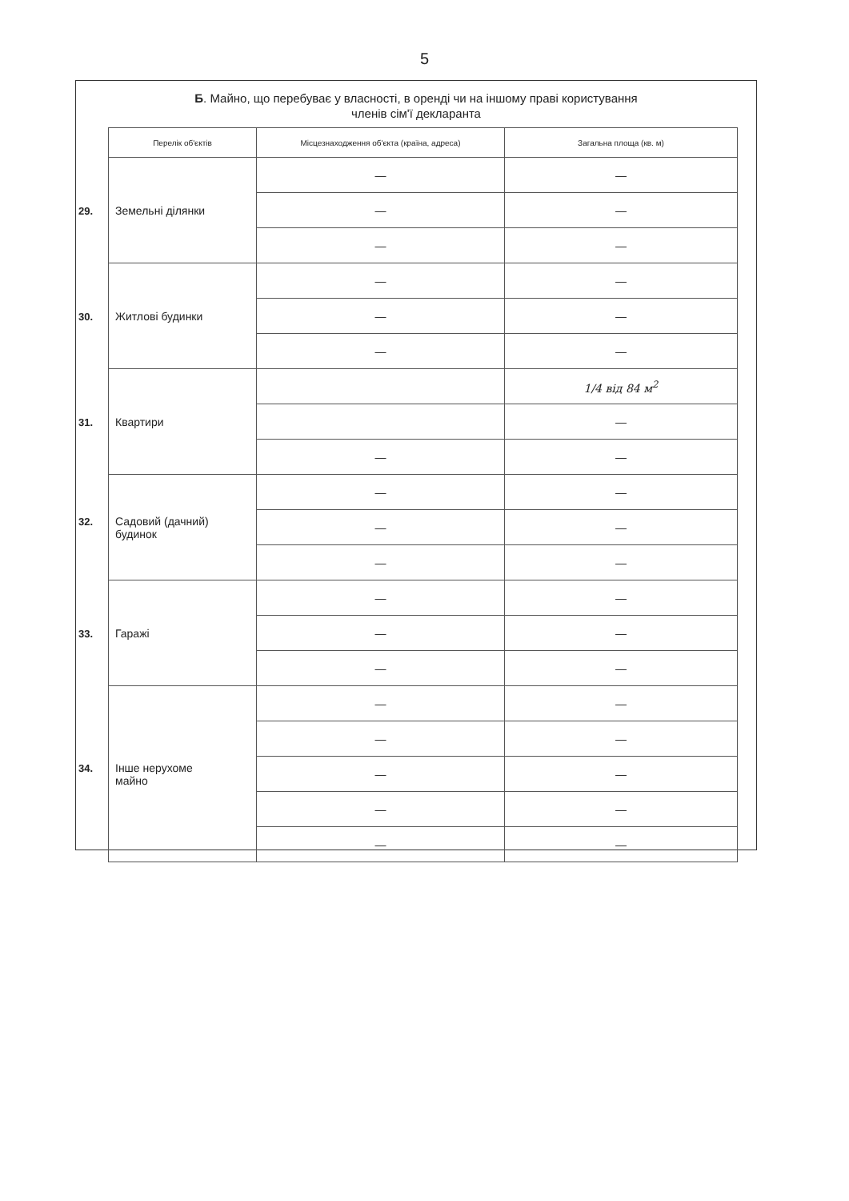5
Б. Майно, що перебуває у власності, в оренді чи на іншому праві користування
членів сім'ї декларанта
| Перелік об'єктів | Місцезнаходження об'єкта (країна, адреса) | Загальна площа (кв. м) |
| --- | --- | --- |
| 29. Земельні ділянки | — | — |
| | — | — |
| | — | — |
| 30. Житлові будинки | — | — |
| | — | — |
| | — | — |
| 31. Квартири | | 1/4 від 84 м<sup>2</sup> |
| | | — |
| | — | — |
| 32. Садовий (дачний) будинок | — | — |
| | — | — |
| | — | — |
| 33. Гаражі | — | — |
| | — | — |
| | — | — |
| 34. Інше нерухоме майно | — | — |
| | — | — |
| | — | — |
| | — | — |
| | — | — |